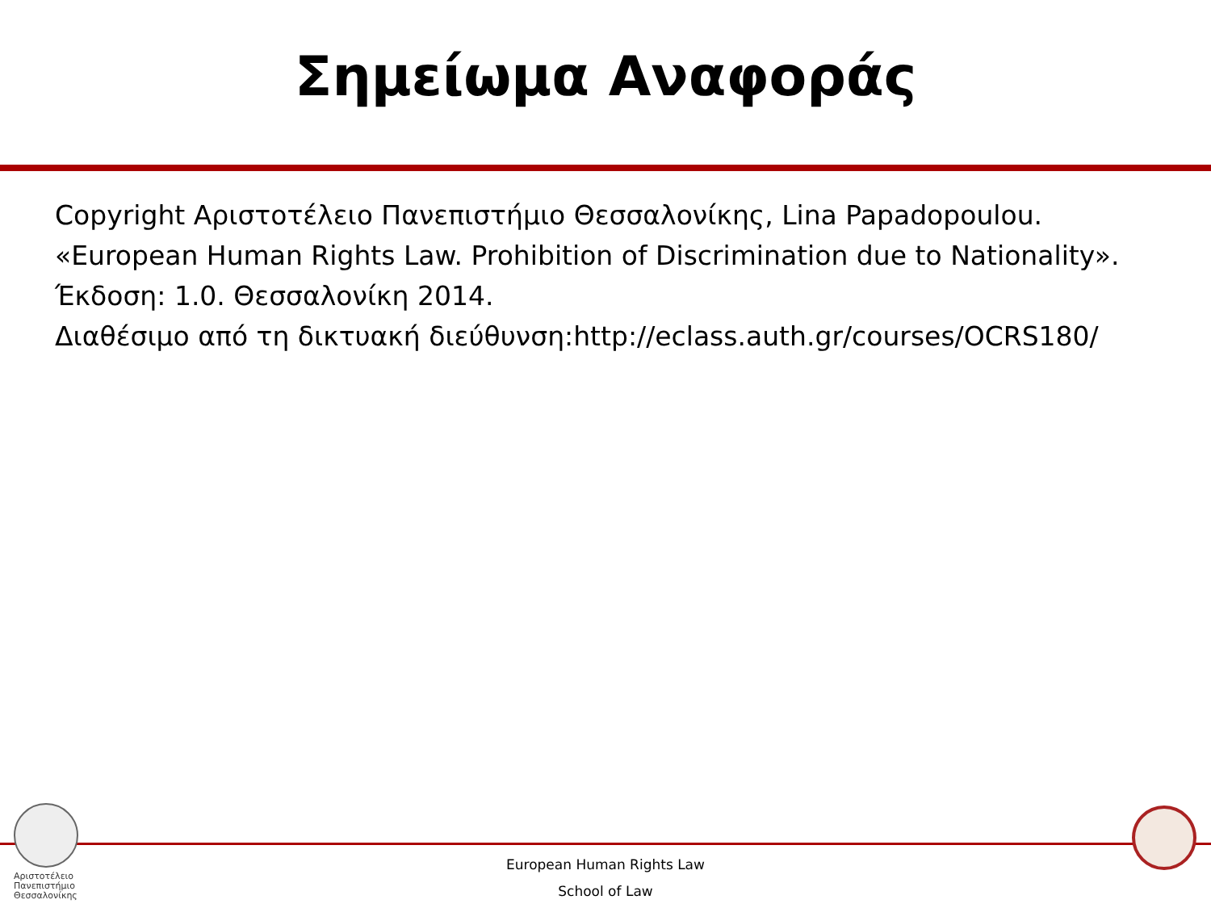Σημείωμα Αναφοράς
Copyright Αριστοτέλειο Πανεπιστήμιο Θεσσαλονίκης, Lina Papadopoulou.
«European Human Rights Law. Prohibition of Discrimination due to Nationality».
Έκδοση: 1.0. Θεσσαλονίκη 2014.
Διαθέσιμο από τη δικτυακή διεύθυνση:http://eclass.auth.gr/courses/OCRS180/
Αριστοτέλειο
Πανεπιστήμιο
Θεσσαλονίκης
European Human Rights Law
School of Law